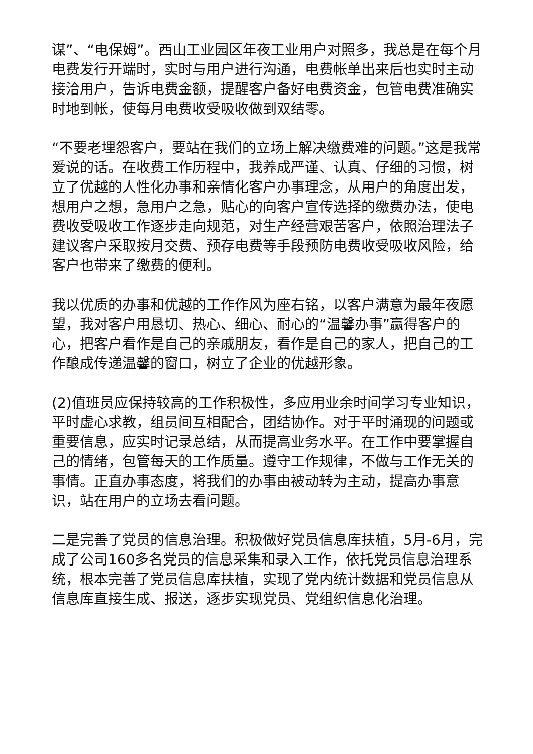谋”、“电保姆”。西山工业园区年夜工业用户对照多，我总是在每个月电费发行开端时，实时与用户进行沟通，电费帐单出来后也实时主动接洽用户，告诉电费金额，提醒客户备好电费资金，包管电费准确实时地到帐，使每月电费收受吸收做到双结零。
“不要老埋怨客户，要站在我们的立场上解决缴费难的问题。”这是我常爱说的话。在收费工作历程中，我养成严谨、认真、仔细的习惯，树立了优越的人性化办事和亲情化客户办事理念，从用户的角度出发，想用户之想，急用户之急，贴心的向客户宣传选择的缴费办法，使电费收受吸收工作逐步走向规范，对生产经营艰苦客户，依照治理法子建议客户采取按月交费、预存电费等手段预防电费收受吸收风险，给客户也带来了缴费的便利。
我以优质的办事和优越的工作作风为座右铭，以客户满意为最年夜愿望，我对客户用恳切、热心、细心、耐心的“温馨办事”赢得客户的心，把客户看作是自己的亲戚朋友，看作是自己的家人，把自己的工作酿成传递温馨的窗口，树立了企业的优越形象。
(2)值班员应保持较高的工作积极性，多应用业余时间学习专业知识，平时虚心求教，组员间互相配合，团结协作。对于平时涌现的问题或重要信息，应实时记录总结，从而提高业务水平。在工作中要掌握自己的情绪，包管每天的工作质量。遵守工作规律，不做与工作无关的事情。正直办事态度，将我们的办事由被动转为主动，提高办事意识，站在用户的立场去看问题。
二是完善了党员的信息治理。积极做好党员信息库扶植，5月-6月，完成了公司160多名党员的信息采集和录入工作，依托党员信息治理系统，根本完善了党员信息库扶植，实现了党内统计数据和党员信息从信息库直接生成、报送，逐步实现党员、党组织信息化治理。